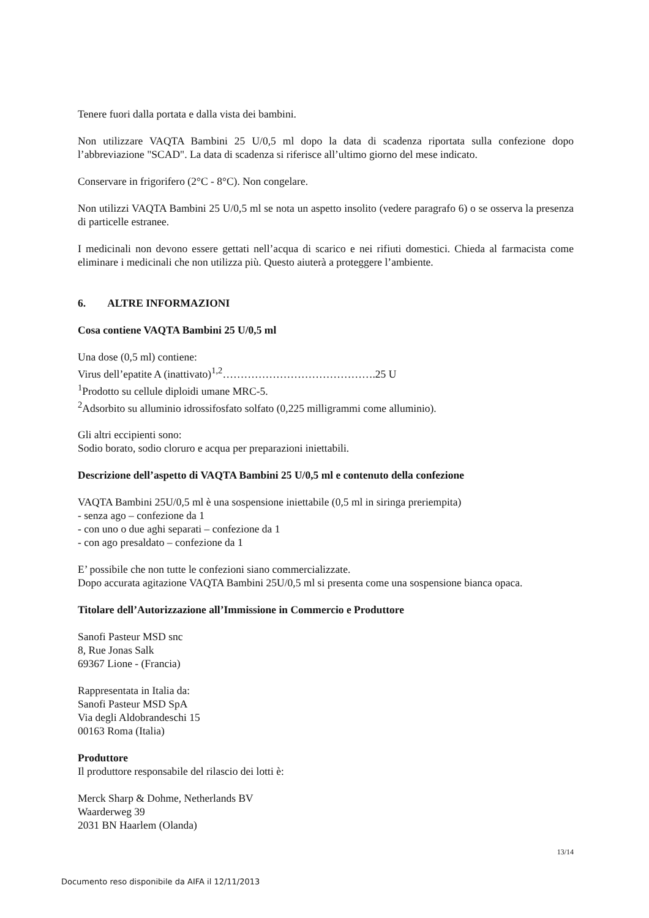Tenere fuori dalla portata e dalla vista dei bambini.
Non utilizzare VAQTA Bambini 25 U/0,5 ml dopo la data di scadenza riportata sulla confezione dopo l’abbreviazione "SCAD". La data di scadenza si riferisce all’ultimo giorno del mese indicato.
Conservare in frigorifero (2°C - 8°C). Non congelare.
Non utilizzi VAQTA Bambini 25 U/0,5 ml se nota un aspetto insolito (vedere paragrafo 6) o se osserva la presenza di particelle estranee.
I medicinali non devono essere gettati nell’acqua di scarico e nei rifiuti domestici. Chieda al farmacista come eliminare i medicinali che non utilizza più. Questo aiuterà a proteggere l’ambiente.
6. ALTRE INFORMAZIONI
Cosa contiene VAQTA Bambini 25 U/0,5 ml
Una dose (0,5 ml) contiene:
Virus dell’epatite A (inattivato)<sup>1,2</sup>…………………………………….25 U
<sup>1</sup> Prodotto su cellule diploidi umane MRC-5.
<sup>2</sup> Adsorbito su alluminio idrossifosfato solfato (0,225 milligrammi come alluminio).
Gli altri eccipienti sono:
Sodio borato, sodio cloruro e acqua per preparazioni iniettabili.
Descrizione dell’aspetto di VAQTA Bambini 25 U/0,5 ml e contenuto della confezione
VAQTA Bambini 25U/0,5 ml è una sospensione iniettabile (0,5 ml in siringa preriempita)
- senza ago – confezione da 1
- con uno o due aghi separati – confezione da 1
- con ago presaldato – confezione da 1
E’ possibile che non tutte le confezioni siano commercializzate.
Dopo accurata agitazione VAQTA Bambini 25U/0,5 ml si presenta come una sospensione bianca opaca.
Titolare dell’Autorizzazione all’Immissione in Commercio e Produttore
Sanofi Pasteur MSD snc
8, Rue Jonas Salk
69367 Lione - (Francia)
Rappresentata in Italia da:
Sanofi Pasteur MSD SpA
Via degli Aldobrandeschi 15
00163 Roma (Italia)
Produttore
Il produttore responsabile del rilascio dei lotti è:
Merck Sharp & Dohme, Netherlands BV
Waarderweg 39
2031 BN Haarlem (Olanda)
13/14
Documento reso disponibile da AIFA il 12/11/2013